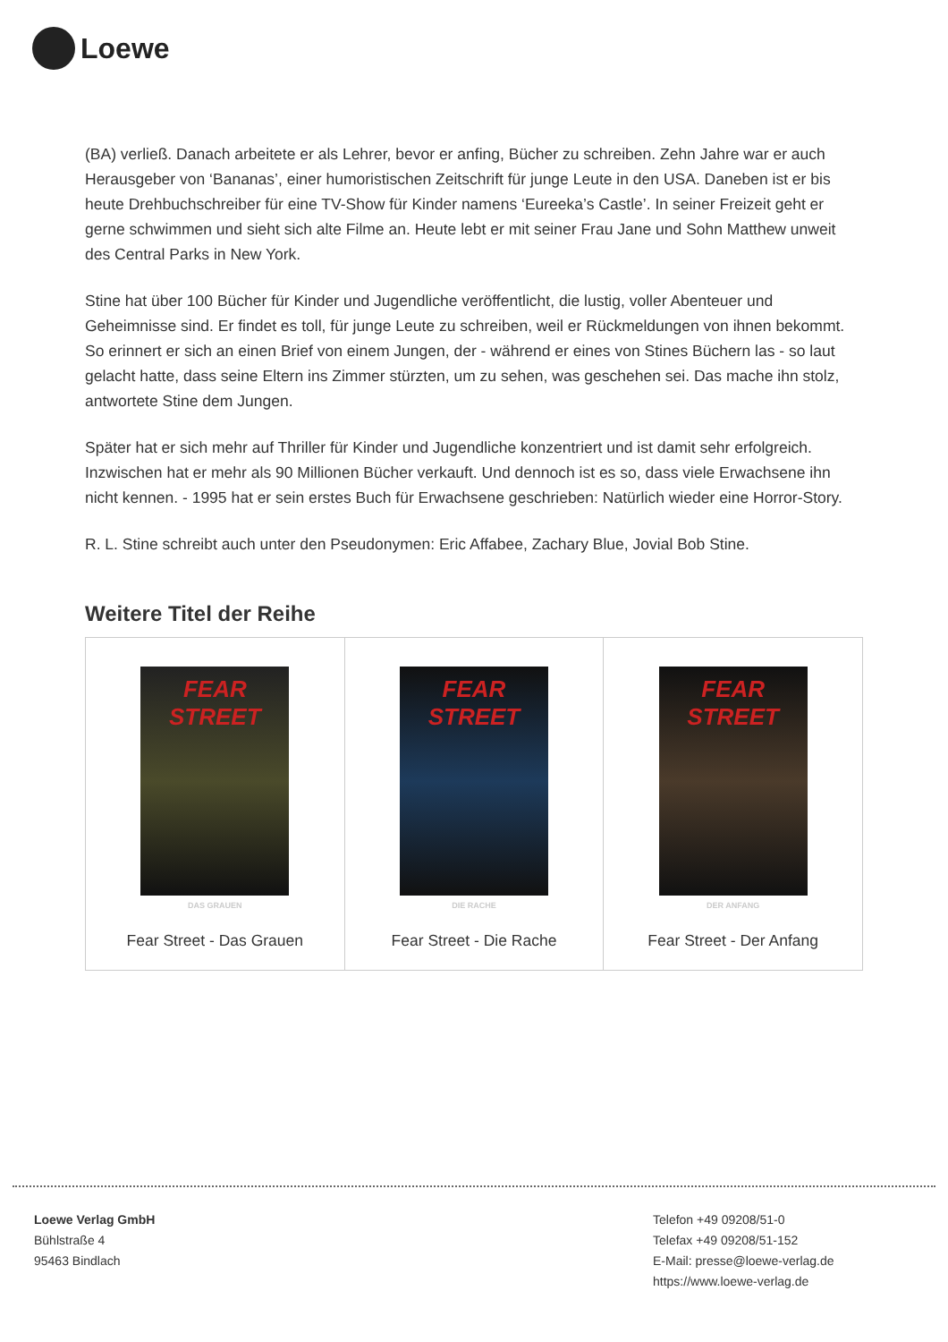Loewe
(BA) verließ. Danach arbeitete er als Lehrer, bevor er anfing, Bücher zu schreiben. Zehn Jahre war er auch Herausgeber von ‘Bananas’, einer humoristischen Zeitschrift für junge Leute in den USA. Daneben ist er bis heute Drehbuchschreiber für eine TV-Show für Kinder namens ‘Eureeka’s Castle’. In seiner Freizeit geht er gerne schwimmen und sieht sich alte Filme an. Heute lebt er mit seiner Frau Jane und Sohn Matthew unweit des Central Parks in New York.
Stine hat über 100 Bücher für Kinder und Jugendliche veröffentlicht, die lustig, voller Abenteuer und Geheimnisse sind. Er findet es toll, für junge Leute zu schreiben, weil er Rückmeldungen von ihnen bekommt. So erinnert er sich an einen Brief von einem Jungen, der - während er eines von Stines Büchern las - so laut gelacht hatte, dass seine Eltern ins Zimmer stürzten, um zu sehen, was geschehen sei. Das mache ihn stolz, antwortete Stine dem Jungen.
Später hat er sich mehr auf Thriller für Kinder und Jugendliche konzentriert und ist damit sehr erfolgreich. Inzwischen hat er mehr als 90 Millionen Bücher verkauft. Und dennoch ist es so, dass viele Erwachsene ihn nicht kennen. - 1995 hat er sein erstes Buch für Erwachsene geschrieben: Natürlich wieder eine Horror-Story.
R. L. Stine schreibt auch unter den Pseudonymen: Eric Affabee, Zachary Blue, Jovial Bob Stine.
Weitere Titel der Reihe
| FEAR STREET DAS GRAUEN Fear Street - Das Grauen | FEAR STREET DIE RACHE Fear Street - Die Rache | FEAR STREET DER ANFANG Fear Street - Der Anfang |
Loewe Verlag GmbH
Bühlstraße 4
95463 Bindlach
Telefon +49 09208/51-0
Telefax +49 09208/51-152
E-Mail: presse@loewe-verlag.de
https://www.loewe-verlag.de